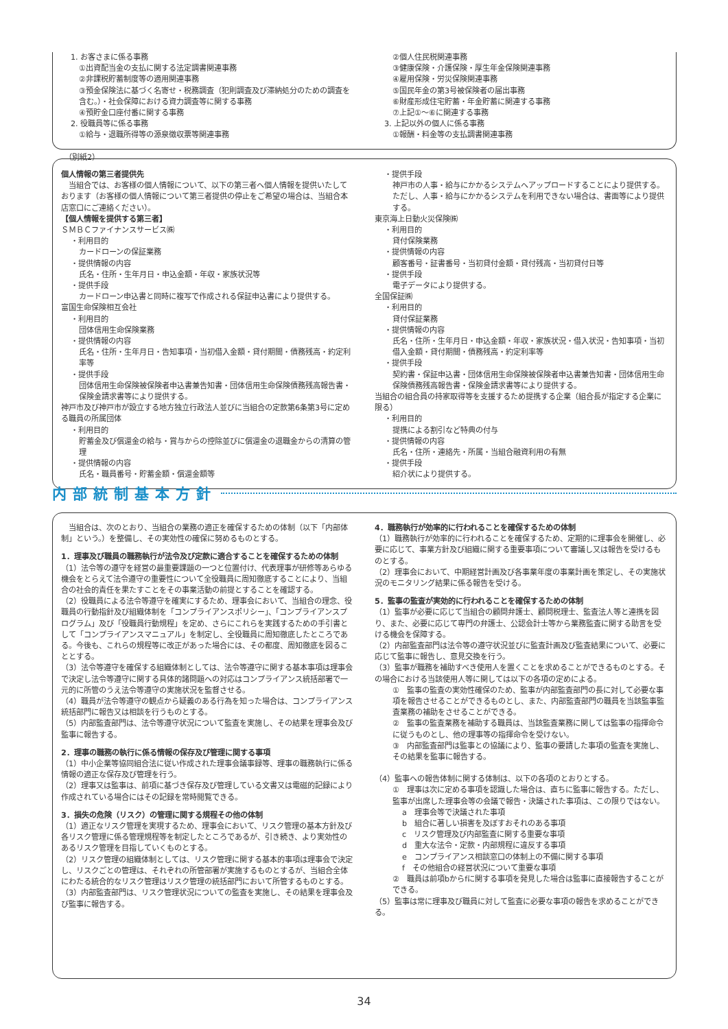1. お客さまに係る事務
①出資配当金の支払に関する法定調書関連事務
②非課税貯蓄制度等の適用関連事務
③預金保険法に基づく名寄せ・税務調査（犯則調査及び滞納処分のための調査を含む。）・社会保障における資力調査等に関する事務
④預貯金口座付番に関する事務
2. 役職員等に係る事務
①給与・退職所得等の源泉徴収票等関連事務
②個人住民税関連事務
③健康保険・介護保険・厚生年金保険関連事務
④雇用保険・労災保険関連事務
⑤国民年金の第3号被保険者の届出事務
⑥財産形成住宅貯蓄・年金貯蓄に関連する事務
⑦上記①～⑥に関連する事務
3. 上記以外の個人に係る事務
①報酬・料金等の支払調書関連事務
（別紙2）
個人情報の第三者提供先
　当組合では、お客様の個人情報について、以下の第三者へ個人情報を提供いたしております（お客様の個人情報について第三者提供の停止をご希望の場合は、当組合本店窓口にご連絡ください）。
【個人情報を提供する第三者】
ＳＭＢＣファイナンスサービス㈱
・利用目的
カードローンの保証業務
・提供情報の内容
氏名・住所・生年月日・申込金額・年収・家族状況等
・提供手段
カードローン申込書と同時に複写で作成される保証申込書により提供する。
富国生命保険相互会社
・利用目的
団体信用生命保険業務
・提供情報の内容
氏名・住所・生年月日・告知事項・当初借入金額・貸付期間・債務残高・約定利率等
・提供手段
団体信用生命保険被保険者申込書兼告知書・団体信用生命保険債務残高報告書・保険金請求書等により提供する。
神戸市及び神戸市が設立する地方独立行政法人並びに当組合の定款第6条第3号に定める職員の所属団体
・利用目的
貯蓄金及び償還金の給与・賞与からの控除並びに償還金の退職金からの清算の管理
・提供情報の内容
氏名・職員番号・貯蓄金額・償還金額等
・提供手段
神戸市の人事・給与にかかるシステムへアップロードすることにより提供する。ただし、人事・給与にかかるシステムを利用できない場合は、書面等により提供する。
東京海上日動火災保険㈱
・利用目的
貸付保険業務
・提供情報の内容
顧客番号・証書番号・当初貸付金額・貸付残高・当初貸付日等
・提供手段
電子データにより提供する。
全国保証㈱
・利用目的
貸付保証業務
・提供情報の内容
氏名・住所・生年月日・申込金額・年収・家族状況・借入状況・告知事項・当初借入金額・貸付期間・債務残高・約定利率等
・提供手段
契約書・保証申込書・団体信用生命保険被保険者申込書兼告知書・団体信用生命保険債務残高報告書・保険金請求書等により提供する。
当組合の組合員の持家取得等を支援するため提携する企業（組合長が指定する企業に限る）
・利用目的
提携による割引など特典の付与
・提供情報の内容
氏名・住所・連絡先・所属・当組合融資利用の有無
・提供手段
紹介状により提供する。
内部統制基本方針
　当組合は、次のとおり、当組合の業務の適正を確保するための体制（以下「内部体制」という。）を整備し、その実効性の確保に努めるものとする。
1．理事及び職員の職務執行が法令及び定款に適合することを確保するための体制
（1）法令等の遵守を経営の最重要課題の一つと位置付け、代表理事が研修等あらゆる機会をとらえて法令遵守の重要性について全役職員に周知徹底することにより、当組合の社会的責任を果たすことをその事業活動の前提とすることを確認する。
（2）役職員による法令等遵守を確実にするため、理事会において、当組合の理念、役職員の行動指針及び組織体制を「コンプライアンスポリシー」、「コンプライアンスプログラム」及び「役職員行動規程」を定め、さらにこれらを実践するための手引書として「コンプライアンスマニュアル」を制定し、全役職員に周知徹底したところである。今後も、これらの規程等に改正があった場合には、その都度、周知徹底を図ることとする。
（3）法令等遵守を確保する組織体制としては、法令等遵守に関する基本事項は理事会で決定し法令等遵守に関する具体的諸問題への対応はコンプライアンス統括部署で一元的に所管のうえ法令等遵守の実施状況を監督させる。
（4）職員が法令等遵守の観点から疑義のある行為を知った場合は、コンプライアンス統括部門に報告又は相談を行うものとする。
（5）内部監査部門は、法令等遵守状況について監査を実施し、その結果を理事会及び監事に報告する。
2．理事の職務の執行に係る情報の保存及び管理に関する事項
（1）中小企業等協同組合法に従い作成された理事会議事録等、理事の職務執行に係る情報の適正な保存及び管理を行う。
（2）理事又は監事は、前項に基づき保存及び管理している文書又は電磁的記録により作成されている場合にはその記録を常時閲覧できる。
3．損失の危険（リスク）の管理に関する規程その他の体制
（1）適正なリスク管理を実現するため、理事会において、リスク管理の基本方針及び各リスク管理に係る管理規程等を制定したところであるが、引き続き、より実効性のあるリスク管理を目指していくものとする。
（2）リスク管理の組織体制としては、リスク管理に関する基本的事項は理事会で決定し、リスクごとの管理は、それぞれの所管部署が実施するものとするが、当組合全体にわたる統合的なリスク管理はリスク管理の統括部門において所管するものとする。
（3）内部監査部門は、リスク管理状況についての監査を実施し、その結果を理事会及び監事に報告する。
4．職務執行が効率的に行われることを確保するための体制
（1）職務執行が効率的に行われることを確保するため、定期的に理事会を開催し、必要に応じて、事業方針及び組織に関する重要事項について審議し又は報告を受けるものとする。
（2）理事会において、中期経営計画及び各事業年度の事業計画を策定し、その実施状況のモニタリング結果に係る報告を受ける。
5．監事の監査が実効的に行われることを確保するための体制
（1）監事が必要に応じて当組合の顧問弁護士、顧問税理士、監査法人等と連携を図り、また、必要に応じて専門の弁護士、公認会計士等から業務監査に関する助言を受ける機会を保障する。
（2）内部監査部門は法令等の遵守状況並びに監査計画及び監査結果について、必要に応じて監事に報告し、意見交換を行う。
（3）監事が職務を補助すべき使用人を置くことを求めることができるものとする。その場合における当該使用人等に関しては以下の各項の定めによる。
①　監事の監査の実効性確保のため、監事が内部監査部門の長に対して必要な事項を報告させることができるものとし、また、内部監査部門の職員を当該監事監査業務の補助をさせることができる。
②　監事の監査業務を補助する職員は、当該監査業務に関しては監事の指揮命令に従うものとし、他の理事等の指揮命令を受けない。
③　内部監査部門は監事との協議により、監事の要請した事項の監査を実施し、その結果を監事に報告する。
（4）監事への報告体制に関する体制は、以下の各項のとおりとする。
①　理事は次に定める事項を認識した場合は、直ちに監事に報告する。ただし、監事が出席した理事会等の会議で報告・決議された事項は、この限りではない。
a　理事会等で決議された事項
b　組合に著しい損害を及ぼすおそれのある事項
c　リスク管理及び内部監査に関する重要な事項
d　重大な法令・定款・内部規程に違反する事項
e　コンプライアンス相談窓口の体制上の不備に関する事項
f　その他組合の経営状況について重要な事項
②　職員は前項bからfに関する事項を発見した場合は監事に直接報告することができる。
（5）監事は常に理事及び職員に対して監査に必要な事項の報告を求めることができる。
34